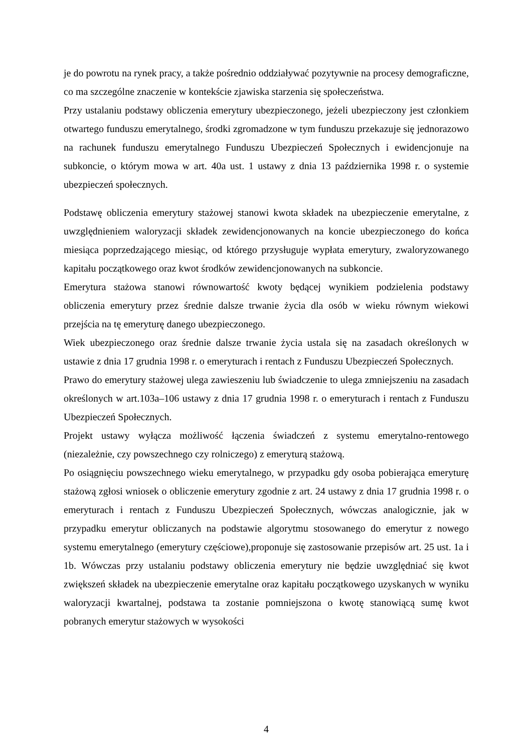je do powrotu na rynek pracy, a także pośrednio oddziaływać pozytywnie na procesy demograficzne, co ma szczególne znaczenie w kontekście zjawiska starzenia się społeczeństwa.
Przy ustalaniu podstawy obliczenia emerytury ubezpieczonego, jeżeli ubezpieczony jest członkiem otwartego funduszu emerytalnego, środki zgromadzone w tym funduszu przekazuje się jednorazowo na rachunek funduszu emerytalnego Funduszu Ubezpieczeń Społecznych i ewidencjonuje na subkoncie, o którym mowa w art. 40a ust. 1 ustawy z dnia 13 października 1998 r. o systemie ubezpieczeń społecznych.
Podstawę obliczenia emerytury stażowej stanowi kwota składek na ubezpieczenie emerytalne, z uwzględnieniem waloryzacji składek zewidencjonowanych na koncie ubezpieczonego do końca miesiąca poprzedzającego miesiąc, od którego przysługuje wypłata emerytury, zwaloryzowanego kapitału początkowego oraz kwot środków zewidencjonowanych na subkoncie.
Emerytura stażowa stanowi równowartość kwoty będącej wynikiem podzielenia podstawy obliczenia emerytury przez średnie dalsze trwanie życia dla osób w wieku równym wiekowi przejścia na tę emeryturę danego ubezpieczonego.
Wiek ubezpieczonego oraz średnie dalsze trwanie życia ustala się na zasadach określonych w ustawie z dnia 17 grudnia 1998 r. o emeryturach i rentach z Funduszu Ubezpieczeń Społecznych.
Prawo do emerytury stażowej ulega zawieszeniu lub świadczenie to ulega zmniejszeniu na zasadach określonych w art.103a–106 ustawy z dnia 17 grudnia 1998 r. o emeryturach i rentach z Funduszu Ubezpieczeń Społecznych.
Projekt ustawy wyłącza możliwość łączenia świadczeń z systemu emerytalno-rentowego (niezależnie, czy powszechnego czy rolniczego) z emeryturą stażową.
Po osiągnięciu powszechnego wieku emerytalnego, w przypadku gdy osoba pobierająca emeryturę stażową zgłosi wniosek o obliczenie emerytury zgodnie z art. 24 ustawy z dnia 17 grudnia 1998 r. o emeryturach i rentach z Funduszu Ubezpieczeń Społecznych, wówczas analogicznie, jak w przypadku emerytur obliczanych na podstawie algorytmu stosowanego do emerytur z nowego systemu emerytalnego (emerytury częściowe),proponuje się zastosowanie przepisów art. 25 ust. 1a i 1b. Wówczas przy ustalaniu podstawy obliczenia emerytury nie będzie uwzględniać się kwot zwiększeń składek na ubezpieczenie emerytalne oraz kapitału początkowego uzyskanych w wyniku waloryzacji kwartalnej, podstawa ta zostanie pomniejszona o kwotę stanowiącą sumę kwot pobranych emerytur stażowych w wysokości
4